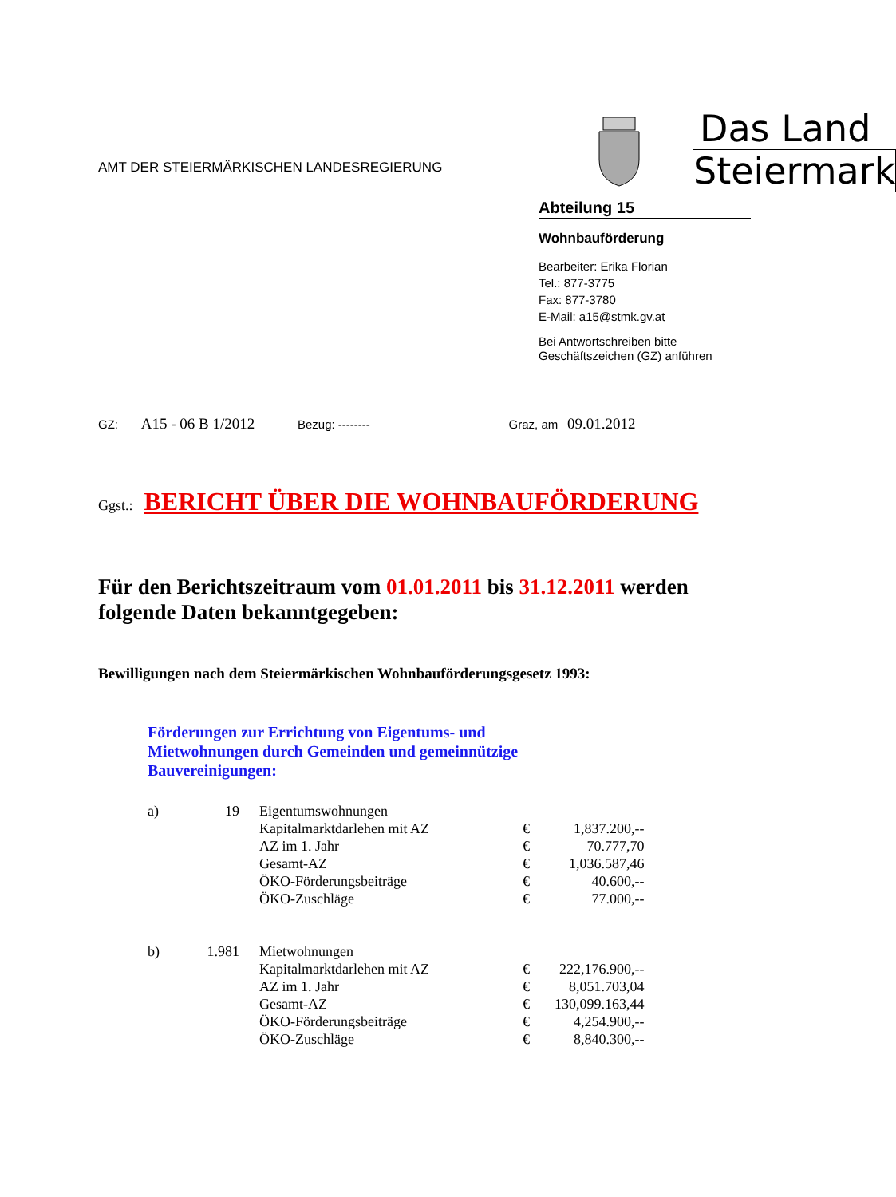AMT DER STEIERMÄRKISCHEN LANDESREGIERUNG
Das Land
Steiermark
Abteilung 15
Wohnbauförderung
Bearbeiter: Erika Florian
Tel.: 877-3775
Fax: 877-3780
E-Mail: a15@stmk.gv.at
Bei Antwortschreiben bitte
Geschäftszeichen (GZ) anführen
GZ: A15 - 06 B 1/2012 Bezug: -------- Graz, am 09.01.2012
Ggst.: BERICHT ÜBER DIE WOHNBAUFÖRDERUNG
Für den Berichtszeitraum vom 01.01.2011 bis 31.12.2011 werden folgende Daten bekanntgegeben:
Bewilligungen nach dem Steiermärkischen Wohnbauförderungsgesetz 1993:
Förderungen zur Errichtung von Eigentums- und
Mietwohnungen durch Gemeinden und gemeinnützige
Bauvereinigungen:
| a) | 19 | Eigentumswohnungen | | |
| | | Kapitalmarktdarlehen mit AZ | € | 1,837.200,-- |
| | | AZ im 1. Jahr | € | 70.777,70 |
| | | Gesamt-AZ | € | 1,036.587,46 |
| | | ÖKO-Förderungsbeiträge | € | 40.600,-- |
| | | ÖKO-Zuschläge | € | 77.000,-- |
| b) | 1.981 | Mietwohnungen | | |
| | | Kapitalmarktdarlehen mit AZ | € | 222,176.900,-- |
| | | AZ im 1. Jahr | € | 8,051.703,04 |
| | | Gesamt-AZ | € | 130,099.163,44 |
| | | ÖKO-Förderungsbeiträge | € | 4,254.900,-- |
| | | ÖKO-Zuschläge | € | 8,840.300,-- |